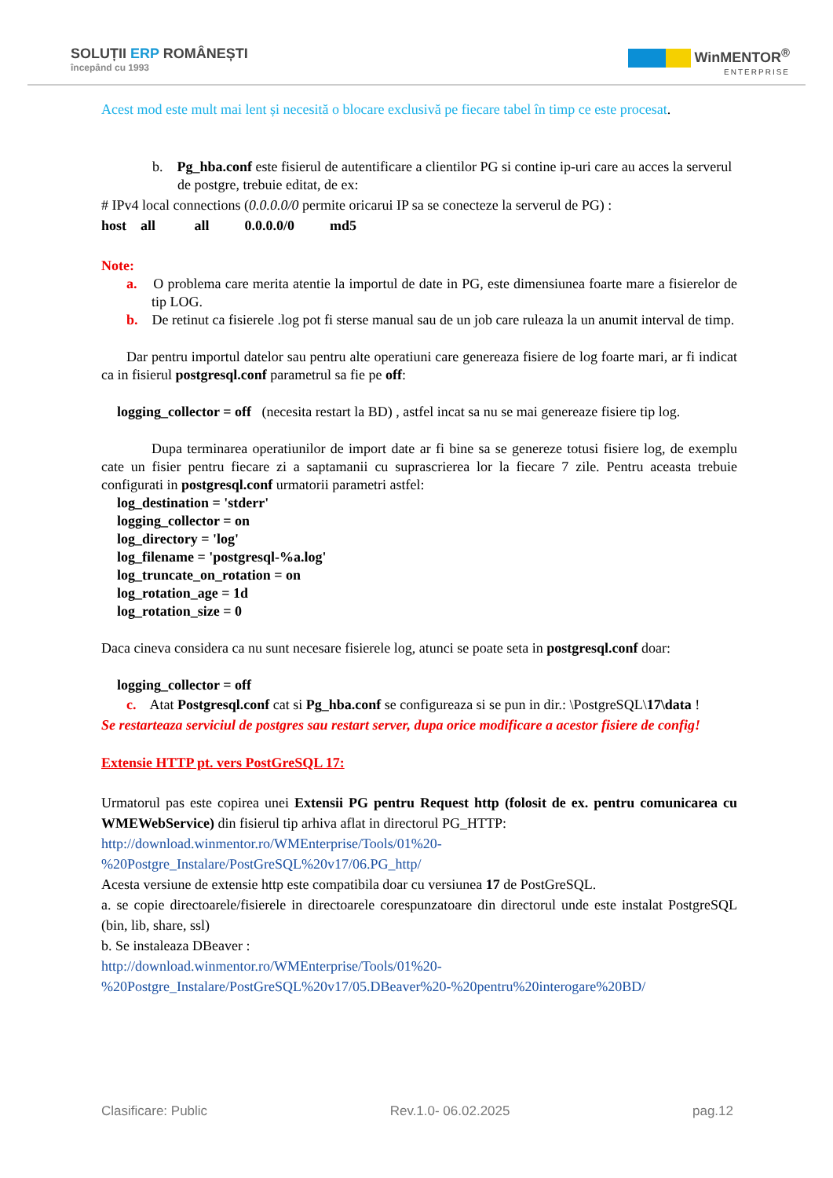SOLUȚII ERP ROMÂNEȘTI
începând cu 1993
WinMENTOR<sup>®</sup>
ENTERPRISE
Acest mod este mult mai lent și necesită o blocare exclusivă pe fiecare tabel în timp ce este procesat.
b. Pg_hba.conf este fisierul de autentificare a clientilor PG si contine ip-uri care au acces la serverul de postgre, trebuie editat, de ex:
# IPv4 local connections (0.0.0.0/0 permite oricarui IP sa se conecteze la serverul de PG) :
host all all 0.0.0.0/0 md5
Note:
a. O problema care merita atentie la importul de date in PG, este dimensiunea foarte mare a fisierelor de tip LOG.
b. De retinut ca fisierele .log pot fi sterse manual sau de un job care ruleaza la un anumit interval de timp.
Dar pentru importul datelor sau pentru alte operatiuni care genereaza fisiere de log foarte mari, ar fi indicat ca in fisierul postgresql.conf parametrul sa fie pe off:
logging_collector = off (necesita restart la BD) , astfel incat sa nu se mai genereaze fisiere tip log.
Dupa terminarea operatiunilor de import date ar fi bine sa se genereze totusi fisiere log, de exemplu cate un fisier pentru fiecare zi a saptamanii cu suprascrierea lor la fiecare 7 zile. Pentru aceasta trebuie configurati in postgresql.conf urmatorii parametri astfel:
log_destination = 'stderr'
logging_collector = on
log_directory = 'log'
log_filename = 'postgresql-%a.log'
log_truncate_on_rotation = on
log_rotation_age = 1d
log_rotation_size = 0
Daca cineva considera ca nu sunt necesare fisierele log, atunci se poate seta in postgresql.conf doar:
logging_collector = off
c. Atat Postgresql.conf cat si Pg_hba.conf se configureaza si se pun in dir.: \PostgreSQL\17\data !
Se restarteaza serviciul de postgres sau restart server, dupa orice modificare a acestor fisiere de config!
Extensie HTTP pt. vers PostGreSQL 17:
Urmatorul pas este copirea unei Extensii PG pentru Request http (folosit de ex. pentru comunicarea cu WMEWebService) din fisierul tip arhiva aflat in directorul PG_HTTP:
http://download.winmentor.ro/WMEnterprise/Tools/01%20-
%20Postgre_Instalare/PostGreSQL%20v17/06.PG_http/
Acesta versiune de extensie http este compatibila doar cu versiunea 17 de PostGreSQL.
a. se copie directoarele/fisierele in directoarele corespunzatoare din directorul unde este instalat PostgreSQL (bin, lib, share, ssl)
b. Se instaleaza DBeaver :
http://download.winmentor.ro/WMEnterprise/Tools/01%20-
%20Postgre_Instalare/PostGreSQL%20v17/05.DBeaver%20-%20pentru%20interogare%20BD/
Clasificare: Public Rev.1.0- 06.02.2025 pag.12